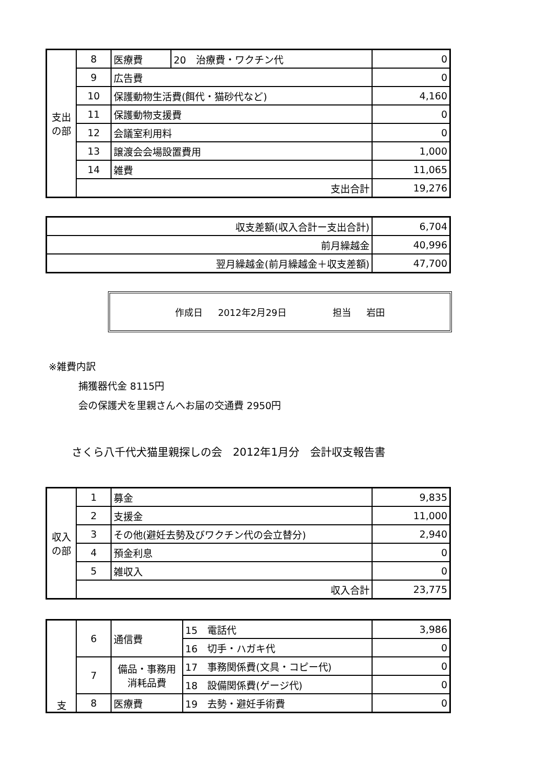| 支出の部 | 8 | 医療費 | 20 治療費・ワクチン代 | 0 |
| | 9 | 広告費 | | 0 |
| | 10 | 保護動物生活費(餌代・猫砂代など) | | 4,160 |
| | 11 | 保護動物支援費 | | 0 |
| | 12 | 会議室利用料 | | 0 |
| | 13 | 譲渡会会場設置費用 | | 1,000 |
| | 14 | 雑費 | | 11,065 |
| | 支出合計 | | | 19,276 |
| 収支差額(収入合計ー支出合計) | 6,704 |
| 前月繰越金 | 40,996 |
| 翌月繰越金(前月繰越金＋収支差額) | 47,700 |
作成日 2012年2月29日 担当 岩田
※雑費内訳
捕獲器代金 8115円
会の保護犬を里親さんへお届の交通費 2950円
さくら八千代犬猫里親探しの会　2012年1月分　会計収支報告書
| 収入の部 | 1 | 募金 | 9,835 |
| | 2 | 支援金 | 11,000 |
| | 3 | その他(避妊去勢及びワクチン代の会立替分) | 2,940 |
| | 4 | 預金利息 | 0 |
| | 5 | 雑収入 | 0 |
| | 収入合計 | | 23,775 |
| 支 | 6 | 通信費 | 15 電話代 | 3,986 |
| | | | 16 切手・ハガキ代 | 0 |
| | 7 | 備品・事務用消耗品費 | 17 事務関係費(文具・コピー代) | 0 |
| | | | 18 設備関係費(ゲージ代) | 0 |
| | 8 | 医療費 | 19 去勢・避妊手術費 | 0 |